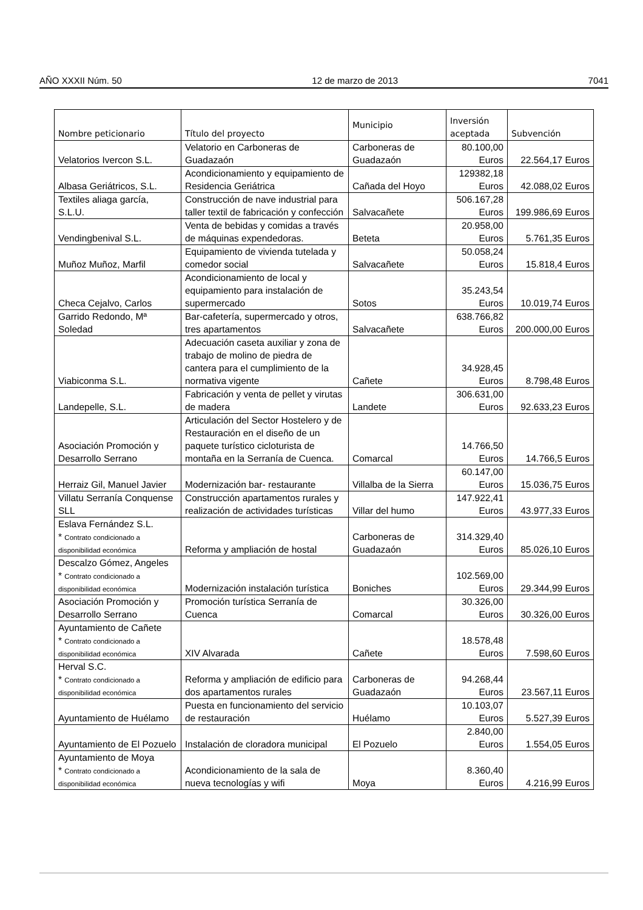AÑO XXXII Núm. 50 12 de marzo de 2013 7041
| Nombre peticionario | Título del proyecto | Municipio | Inversión aceptada | Subvención |
| --- | --- | --- | --- | --- |
| Velatorios Ivercon S.L. | Velatorio en Carboneras de Guadazaón | Carboneras de Guadazaón | 80.100,00 Euros | 22.564,17 Euros |
| Albasa Geriátricos, S.L. | Acondicionamiento y equipamiento de Residencia Geriátrica | Cañada del Hoyo | 129382,18 Euros | 42.088,02 Euros |
| Textiles aliaga garcía, S.L.U. | Construcción de nave industrial para taller textil de fabricación y confección | Salvacañete | 506.167,28 Euros | 199.986,69 Euros |
| Vendingbenival S.L. | Venta de bebidas y comidas a través de máquinas expendedoras. | Beteta | 20.958,00 Euros | 5.761,35 Euros |
| Muñoz Muñoz, Marfil | Equipamiento de vivienda tutelada y comedor social | Salvacañete | 50.058,24 Euros | 15.818,4 Euros |
| Checa Cejalvo, Carlos | Acondicionamiento de local y equipamiento para instalación de supermercado | Sotos | 35.243,54 Euros | 10.019,74 Euros |
| Garrido Redondo, Mª Soledad | Bar-cafetería, supermercado y otros, tres apartamentos | Salvacañete | 638.766,82 Euros | 200.000,00 Euros |
| Viabiconma S.L. | Adecuación caseta auxiliar y zona de trabajo de molino de piedra de cantera para el cumplimiento de la normativa vigente | Cañete | 34.928,45 Euros | 8.798,48 Euros |
| Landepelle, S.L. | Fabricación y venta de pellet y virutas de madera | Landete | 306.631,00 Euros | 92.633,23 Euros |
| Asociación Promoción y Desarrollo Serrano | Articulación del Sector Hostelero y de Restauración en el diseño de un paquete turístico cicloturista de montaña en la Serranía de Cuenca. | Comarcal | 14.766,50 Euros | 14.766,5 Euros |
| Herraiz Gil, Manuel Javier | Modernización bar- restaurante | Villalba de la Sierra | 60.147,00 Euros | 15.036,75 Euros |
| Villatu Serranía Conquense SLL | Construcción apartamentos rurales y realización de actividades turísticas | Villar del humo | 147.922,41 Euros | 43.977,33 Euros |
| Eslava Fernández S.L. * Contrato condicionado a disponibilidad económica | Reforma y ampliación de hostal | Carboneras de Guadazaón | 314.329,40 Euros | 85.026,10 Euros |
| Descalzo Gómez, Angeles * Contrato condicionado a disponibilidad económica | Modernización instalación turística | Boniches | 102.569,00 Euros | 29.344,99 Euros |
| Asociación Promoción y Desarrollo Serrano | Promoción turística Serranía de Cuenca | Comarcal | 30.326,00 Euros | 30.326,00 Euros |
| Ayuntamiento de Cañete * Contrato condicionado a disponibilidad económica | XIV Alvarada | Cañete | 18.578,48 Euros | 7.598,60 Euros |
| Herval S.C. * Contrato condicionado a disponibilidad económica | Reforma y ampliación de edificio para dos apartamentos rurales | Carboneras de Guadazaón | 94.268,44 Euros | 23.567,11 Euros |
| Ayuntamiento de Huélamo | Puesta en funcionamiento del servicio de restauración | Huélamo | 10.103,07 Euros | 5.527,39 Euros |
| Ayuntamiento de El Pozuelo | Instalación de cloradora municipal | El Pozuelo | 2.840,00 Euros | 1.554,05 Euros |
| Ayuntamiento de Moya * Contrato condicionado a disponibilidad económica | Acondicionamiento de la sala de nueva tecnologías y wifi | Moya | 8.360,40 Euros | 4.216,99 Euros |